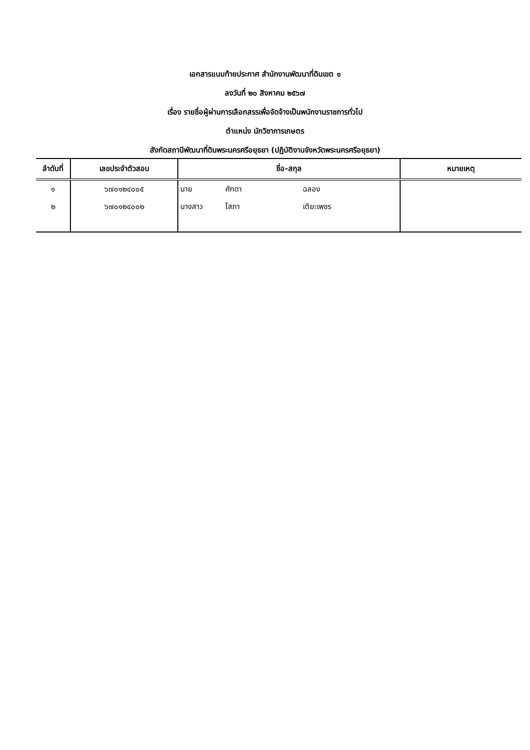เอกสารแนบท้ายประกาศ สำนักงานพัฒนาที่ดินเขต ๑
ลงวันที่ ๒๐ สิงหาคม ๒๕๖๗
เรื่อง รายชื่อผู้ผ่านการเลือกสรรเพื่อจัดจ้างเป็นพนักงานราชการทั่วไป
ตำแหน่ง นักวิชาการเกษตร
สังกัดสถานีพัฒนาที่ดินพระนครศรีอยุธยา (ปฏิบัติงานจังหวัดพระนครศรีอยุธยา)
| ลำดับที่ | เลขประจำตัวสอบ | ชื่อ-สกุล | หมายเหตุ |
| --- | --- | --- | --- |
| ๑ | ๖๗๐๑๒๔๐๐๕ | นาย ศักดา ฉลอง | |
| ๒ | ๖๗๐๑๒๔๐๐๒ | นางสาว โสภา เตียะเพชร | |